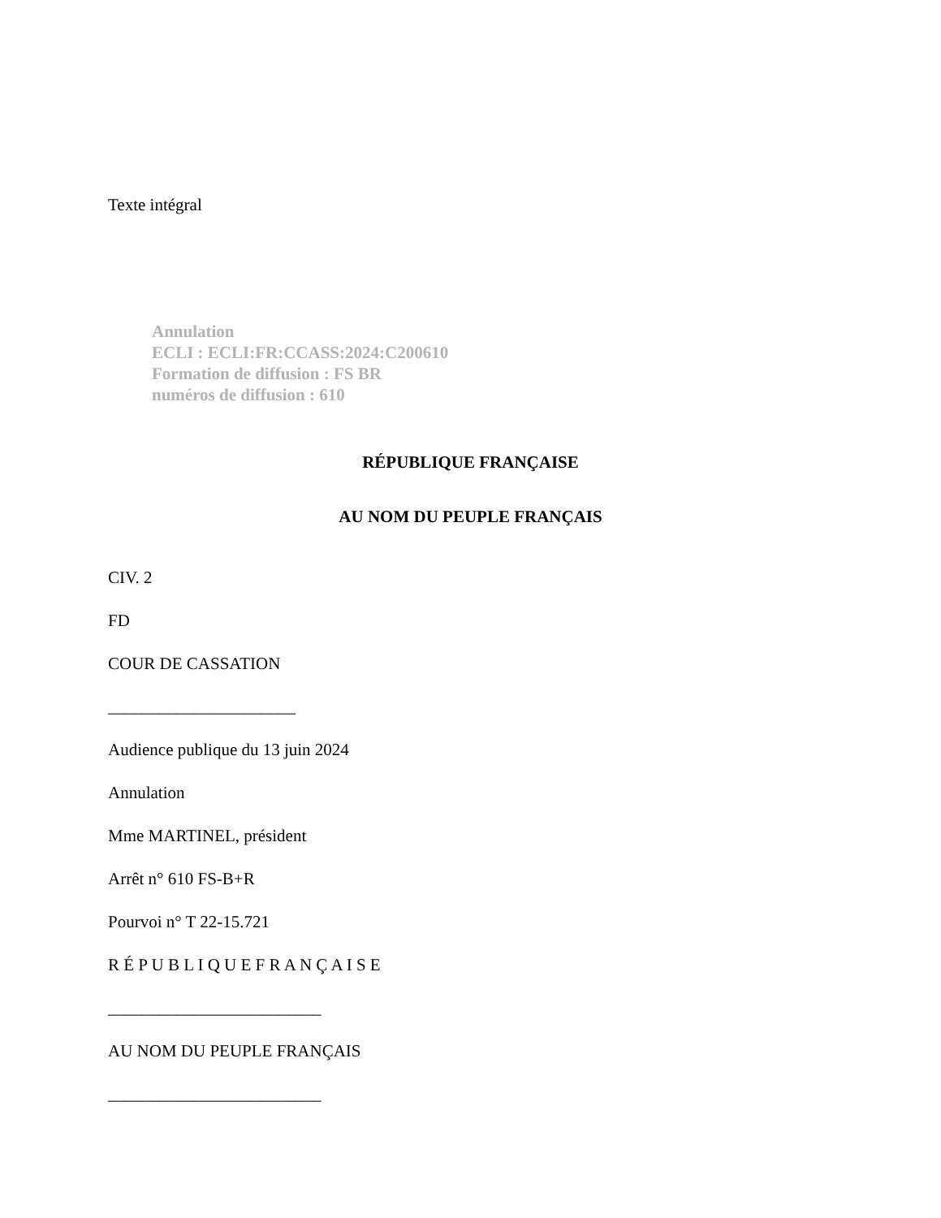Texte intégral
Annulation
ECLI : ECLI:FR:CCASS:2024:C200610
Formation de diffusion : FS BR
numéros de diffusion : 610
RÉPUBLIQUE FRANÇAISE
AU NOM DU PEUPLE FRANÇAIS
CIV. 2
FD
COUR DE CASSATION
______________________
Audience publique du 13 juin 2024
Annulation
Mme MARTINEL, président
Arrêt n° 610 FS-B+R
Pourvoi n° T 22-15.721
R É P U B L I Q U E F R A N Ç A I S E
_________________________
AU NOM DU PEUPLE FRANÇAIS
_________________________